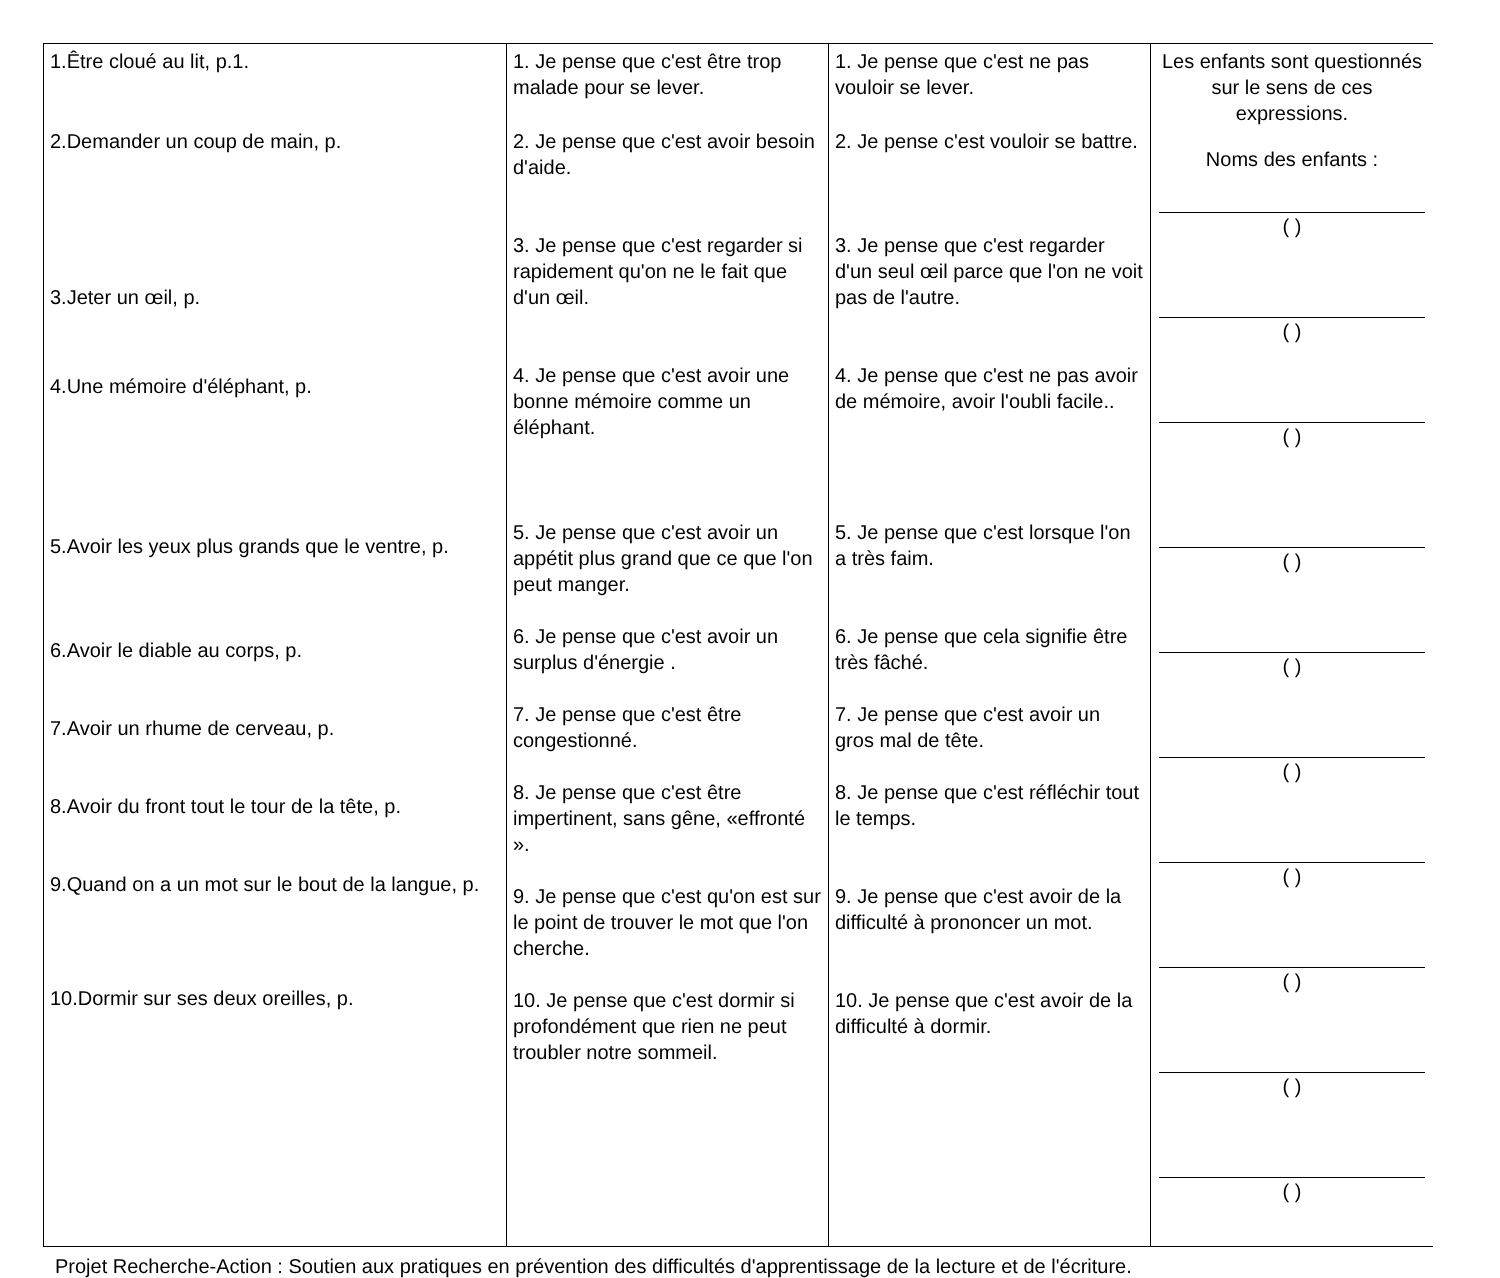| 1.Être cloué au lit, p.1. 2.Demander un coup de main, p. 3.Jeter un œil, p. 4.Une mémoire d'éléphant, p. 5.Avoir les yeux plus grands que le ventre, p. 6.Avoir le diable au corps, p. 7.Avoir un rhume de cerveau, p. 8.Avoir du front tout le tour de la tête, p. 9.Quand on a un mot sur le bout de la langue, p. 10.Dormir sur ses deux oreilles, p. | 1. Je pense que c'est être trop malade pour se lever. 2. Je pense que c'est avoir besoin d'aide. 3. Je pense que c'est regarder si rapidement qu'on ne le fait que d'un œil. 4. Je pense que c'est avoir une bonne mémoire comme un éléphant. 5. Je pense que c'est avoir un appétit plus grand que ce que l'on peut manger. 6. Je pense que c'est avoir un surplus d'énergie . 7. Je pense que c'est être congestionné. 8. Je pense que c'est être impertinent, sans gêne, «effronté ». 9. Je pense que c'est qu'on est sur le point de trouver le mot que l'on cherche. 10. Je pense que c'est dormir si profondément que rien ne peut troubler notre sommeil. | 1. Je pense que c'est ne pas vouloir se lever. 2. Je pense c'est vouloir se battre. 3. Je pense que c'est regarder d'un seul œil parce que l'on ne voit pas de l'autre. 4. Je pense que c'est ne pas avoir de mémoire, avoir l'oubli facile.. 5. Je pense que c'est lorsque l'on a très faim. 6. Je pense que cela signifie être très fâché. 7. Je pense que c'est avoir un gros mal de tête. 8. Je pense que c'est réfléchir tout le temps. 9. Je pense que c'est avoir de la difficulté à prononcer un mot. 10. Je pense que c'est avoir de la difficulté à dormir. | Les enfants sont questionnés sur le sens de ces expressions. Noms des enfants : ( ) ( ) ( ) ( ) ( ) ( ) ( ) ( ) ( ) ( ) |
Projet Recherche-Action : Soutien aux pratiques en prévention des difficultés d'apprentissage de la lecture et de l'écriture.